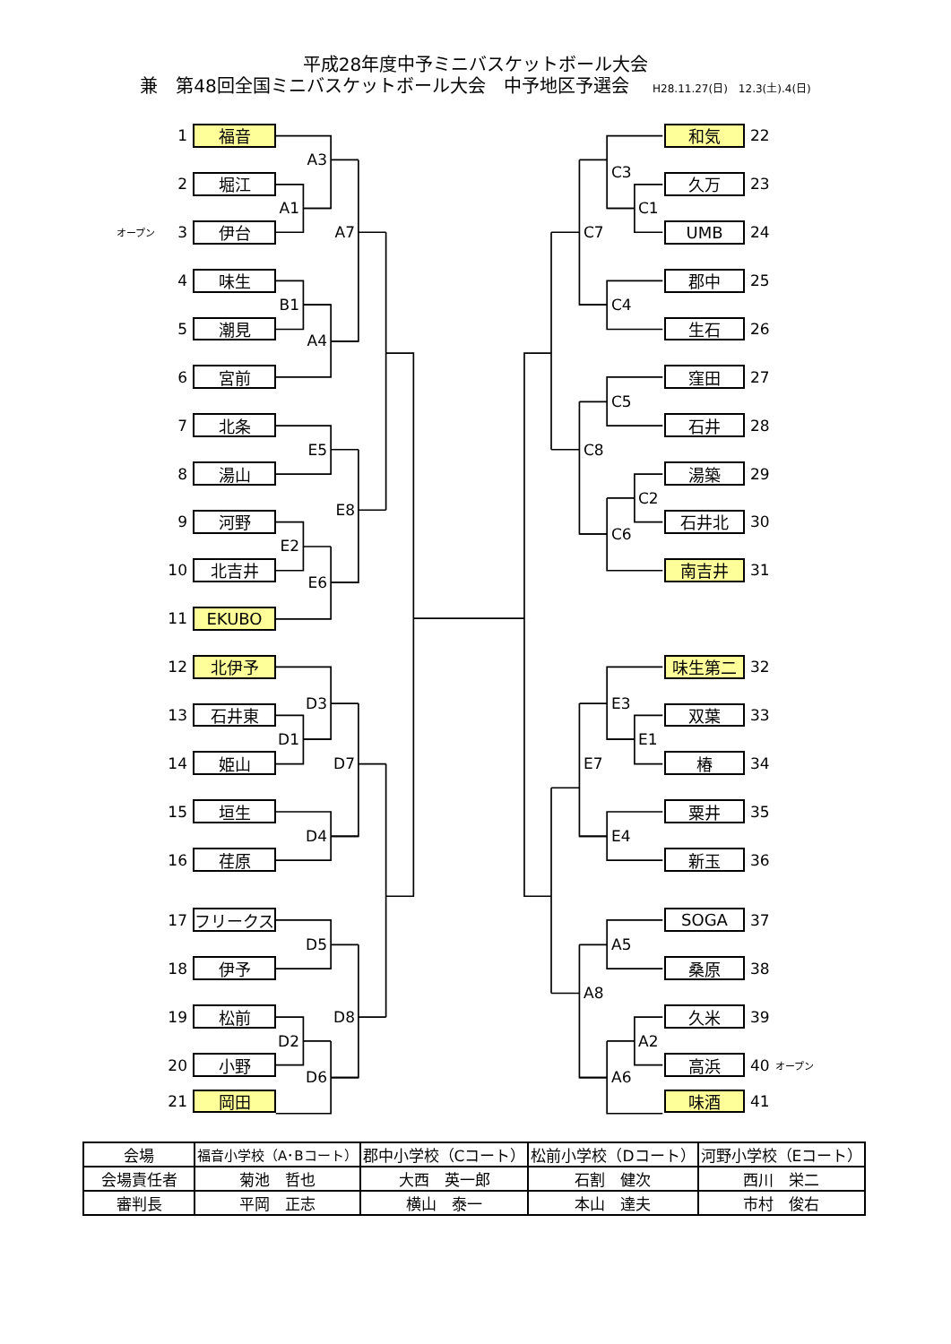平成28年度中予ミニバスケットボール大会
兼　第48回全国ミニバスケットボール大会　中予地区予選会 H28.11.27(日)　12.3(土).4(日)
1
福音
和気
22
A3
C3
2
堀江
久万
23
A1
C1
オープン
3
伊台
A7
C7
UMB
24
4
味生
郡中
25
B1
C4
5
潮見
生石
26
A4
6
宮前
窪田
27
C5
7
北条
石井
28
E5
C8
8
湯山
湯築
29
C2
E8
9
河野
石井北
30
C6
E2
10
北吉井
南吉井
31
E6
11
EKUBO
12
北伊予
味生第二
32
D3
E3
13
石井東
双葉
33
D1
E1
14
姫山
D7
E7
椿
34
15
垣生
粟井
35
D4
E4
16
荏原
新玉
36
17
フリークス
SOGA
37
D5
A5
18
伊予
桑原
38
A8
19
松前
D8
久米
39
D2
A2
20
小野
高浜
40
オープン
D6
A6
21
岡田
味酒
41
| 会場 | 福音小学校（A･Bコート） | 郡中小学校（Cコート） | 松前小学校（Dコート） | 河野小学校（Eコート） |
| 会場責任者 | 菊池 哲也 | 大西 英一郎 | 石割 健次 | 西川 栄二 |
| 審判長 | 平岡 正志 | 横山 泰一 | 本山 達夫 | 市村 俊右 |